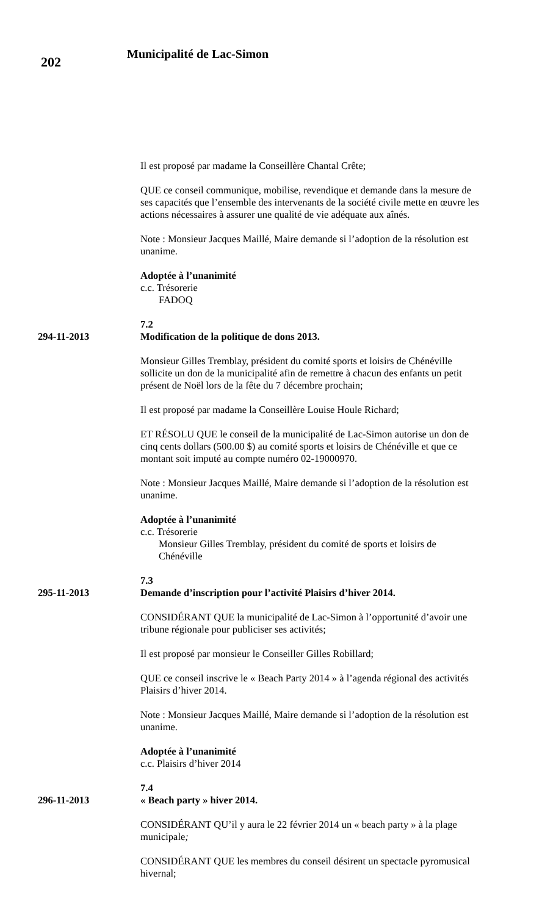202
Municipalité de Lac-Simon
Il est proposé par madame la Conseillère Chantal Crête;
QUE ce conseil communique, mobilise, revendique et demande dans la mesure de ses capacités que l’ensemble des intervenants de la société civile mette en œuvre les actions nécessaires à assurer une qualité de vie adéquate aux aînés.
Note : Monsieur Jacques Maillé, Maire demande si l’adoption de la résolution est unanime.
Adoptée à l’unanimité
c.c. Trésorerie
FADOQ
7.2
294-11-2013 Modification de la politique de dons 2013.
Monsieur Gilles Tremblay, président du comité sports et loisirs de Chénéville sollicite un don de la municipalité afin de remettre à chacun des enfants un petit présent de Noël lors de la fête du 7 décembre prochain;
Il est proposé par madame la Conseillère Louise Houle Richard;
ET RÉSOLU QUE le conseil de la municipalité de Lac-Simon autorise un don de cinq cents dollars (500.00 $) au comité sports et loisirs de Chénéville et que ce montant soit imputé au compte numéro 02-19000970.
Note : Monsieur Jacques Maillé, Maire demande si l’adoption de la résolution est unanime.
Adoptée à l’unanimité
c.c. Trésorerie
Monsieur Gilles Tremblay, président du comité de sports et loisirs de Chénéville
7.3
295-11-2013 Demande d’inscription pour l’activité Plaisirs d’hiver 2014.
CONSIDÉRANT QUE la municipalité de Lac-Simon à l’opportunité d’avoir une tribune régionale pour publiciser ses activités;
Il est proposé par monsieur le Conseiller Gilles Robillard;
QUE ce conseil inscrive le « Beach Party 2014 » à l’agenda régional des activités Plaisirs d’hiver 2014.
Note : Monsieur Jacques Maillé, Maire demande si l’adoption de la résolution est unanime.
Adoptée à l’unanimité
c.c. Plaisirs d’hiver 2014
7.4
296-11-2013 « Beach party » hiver 2014.
CONSIDÉRANT QU’il y aura le 22 février 2014 un « beach party » à la plage municipale;
CONSIDÉRANT QUE les membres du conseil désirent un spectacle pyromusical hivernal;